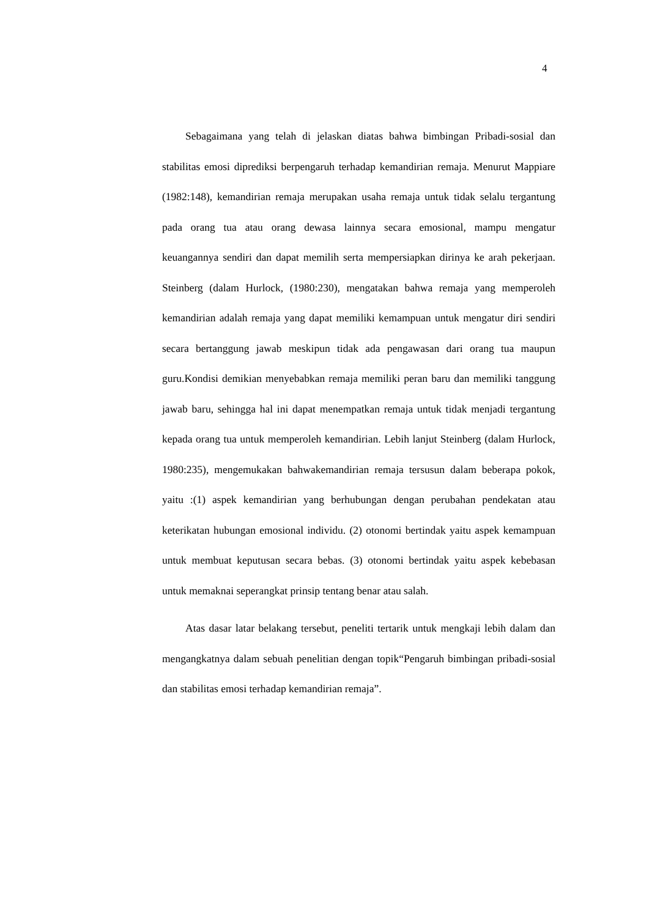4
Sebagaimana yang telah di jelaskan diatas bahwa bimbingan Pribadi-sosial dan stabilitas emosi diprediksi berpengaruh terhadap kemandirian remaja. Menurut Mappiare (1982:148), kemandirian remaja merupakan usaha remaja untuk tidak selalu tergantung pada orang tua atau orang dewasa lainnya secara emosional, mampu mengatur keuangannya sendiri dan dapat memilih serta mempersiapkan dirinya ke arah pekerjaan. Steinberg (dalam Hurlock, (1980:230), mengatakan bahwa remaja yang memperoleh kemandirian adalah remaja yang dapat memiliki kemampuan untuk mengatur diri sendiri secara bertanggung jawab meskipun tidak ada pengawasan dari orang tua maupun guru.Kondisi demikian menyebabkan remaja memiliki peran baru dan memiliki tanggung jawab baru, sehingga hal ini dapat menempatkan remaja untuk tidak menjadi tergantung kepada orang tua untuk memperoleh kemandirian. Lebih lanjut Steinberg (dalam Hurlock, 1980:235), mengemukakan bahwakemandirian remaja tersusun dalam beberapa pokok, yaitu :(1) aspek kemandirian yang berhubungan dengan perubahan pendekatan atau keterikatan hubungan emosional individu. (2) otonomi bertindak yaitu aspek kemampuan untuk membuat keputusan secara bebas. (3) otonomi bertindak yaitu aspek kebebasan untuk memaknai seperangkat prinsip tentang benar atau salah.
Atas dasar latar belakang tersebut, peneliti tertarik untuk mengkaji lebih dalam dan mengangkatnya dalam sebuah penelitian dengan topik“Pengaruh bimbingan pribadi-sosial dan stabilitas emosi terhadap kemandirian remaja”.